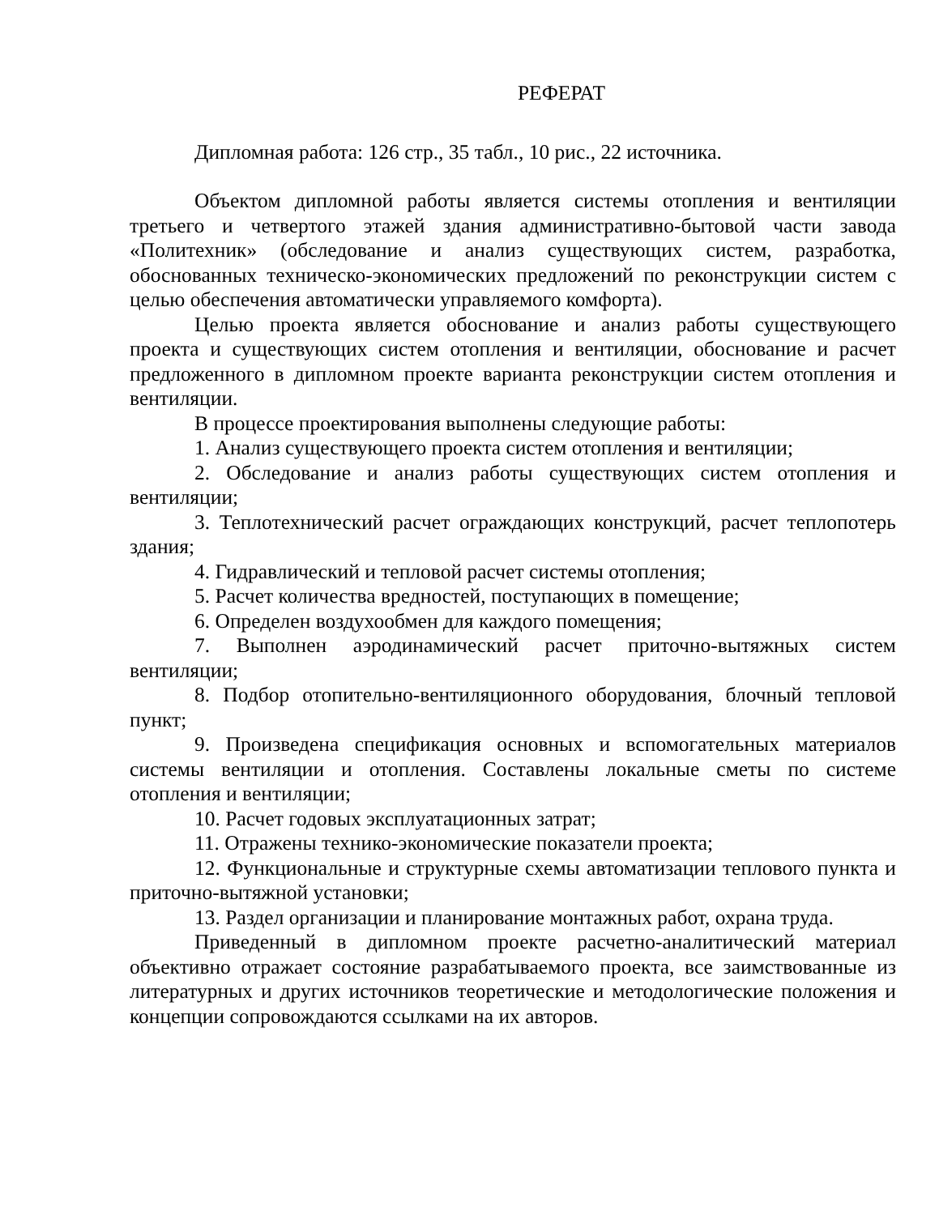РЕФЕРАТ
Дипломная работа: 126 стр., 35 табл., 10 рис., 22 источника.
Объектом дипломной работы является системы отопления и вентиляции третьего и четвертого этажей здания административно-бытовой части завода «Политехник» (обследование и анализ существующих систем, разработка, обоснованных техническо-экономических предложений по реконструкции систем с целью обеспечения автоматически управляемого комфорта).
Целью проекта является обоснование и анализ работы существующего проекта и существующих систем отопления и вентиляции, обоснование и расчет предложенного в дипломном проекте варианта реконструкции систем отопления и вентиляции.
В процессе проектирования выполнены следующие работы:
1. Анализ существующего проекта систем отопления и вентиляции;
2. Обследование и анализ работы существующих систем отопления и вентиляции;
3. Теплотехнический расчет ограждающих конструкций, расчет теплопотерь здания;
4. Гидравлический и тепловой расчет системы отопления;
5. Расчет количества вредностей, поступающих в помещение;
6. Определен воздухообмен для каждого помещения;
7. Выполнен аэродинамический расчет приточно-вытяжных систем вентиляции;
8. Подбор отопительно-вентиляционного оборудования, блочный тепловой пункт;
9. Произведена спецификация основных и вспомогательных материалов системы вентиляции и отопления. Составлены локальные сметы по системе отопления и вентиляции;
10. Расчет годовых эксплуатационных затрат;
11. Отражены технико-экономические показатели проекта;
12. Функциональные и структурные схемы автоматизации теплового пункта и приточно-вытяжной установки;
13. Раздел организации и планирование монтажных работ, охрана труда.
Приведенный в дипломном проекте расчетно-аналитический материал объективно отражает состояние разрабатываемого проекта, все заимствованные из литературных и других источников теоретические и методологические положения и концепции сопровождаются ссылками на их авторов.